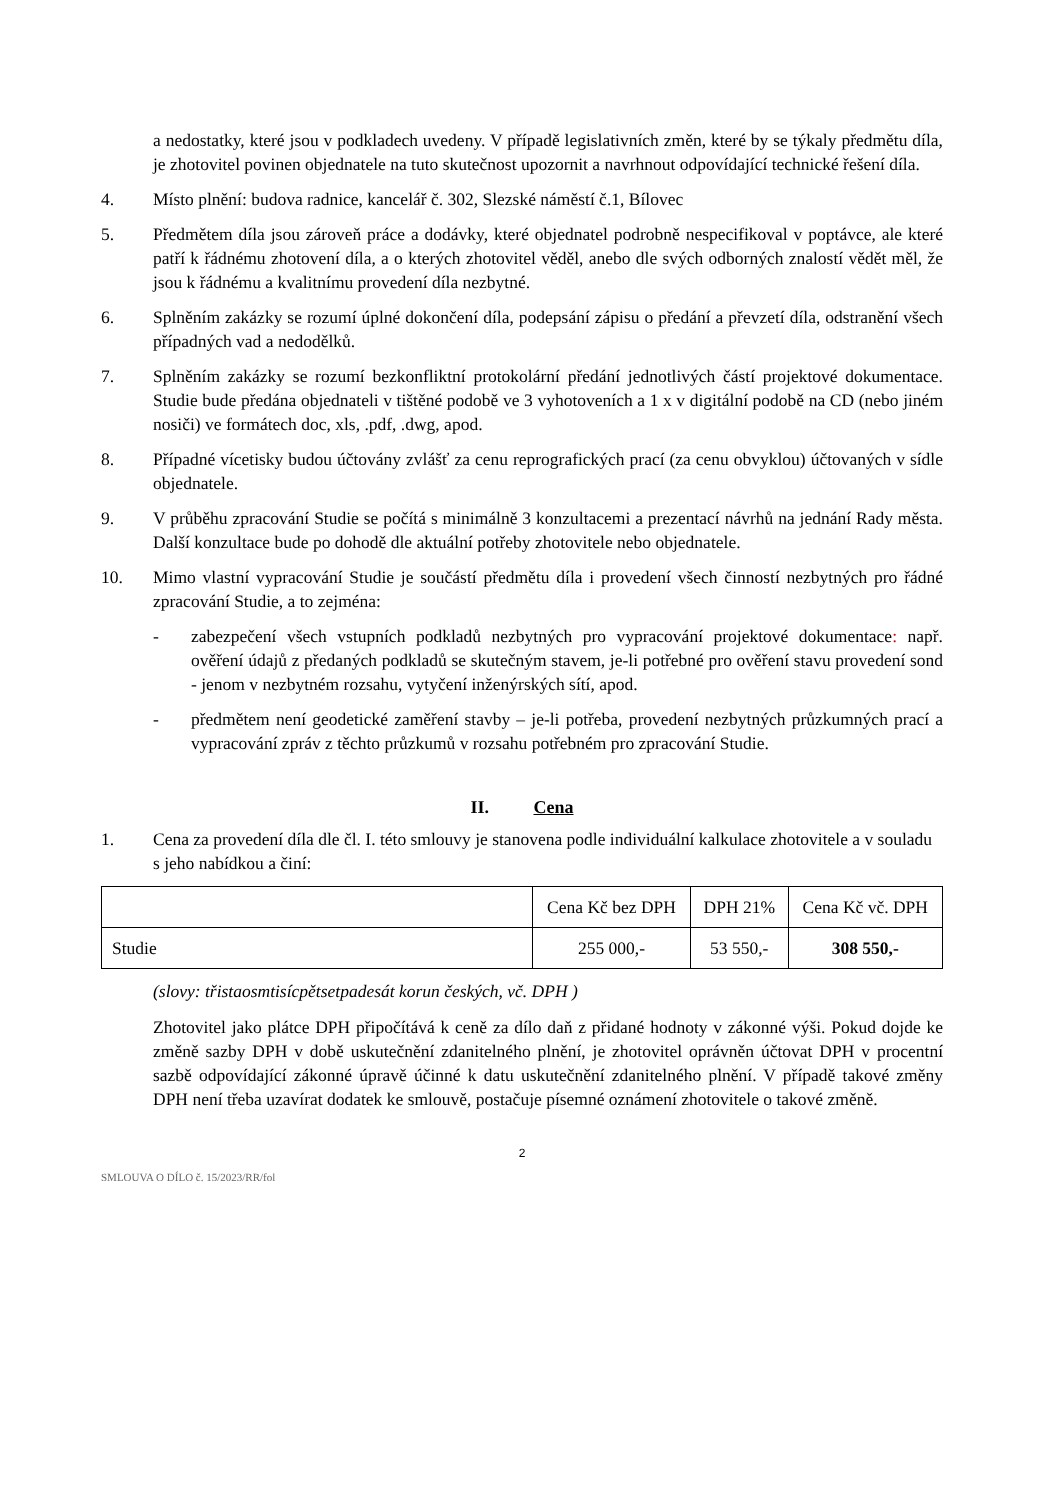a nedostatky, které jsou v podkladech uvedeny. V případě legislativních změn, které by se týkaly předmětu díla, je zhotovitel povinen objednatele na tuto skutečnost upozornit a navrhnout odpovídající technické řešení díla.
4. Místo plnění: budova radnice, kancelář č. 302, Slezské náměstí č.1, Bílovec
5. Předmětem díla jsou zároveň práce a dodávky, které objednatel podrobně nespecifikoval v poptávce, ale které patří k řádnému zhotovení díla, a o kterých zhotovitel věděl, anebo dle svých odborných znalostí vědět měl, že jsou k řádnému a kvalitnímu provedení díla nezbytné.
6. Splněním zakázky se rozumí úplné dokončení díla, podepsání zápisu o předání a převzetí díla, odstranění všech případných vad a nedodělků.
7. Splněním zakázky se rozumí bezkonfliktní protokolární předání jednotlivých částí projektové dokumentace. Studie bude předána objednateli v tištěné podobě ve 3 vyhotoveních a 1 x v digitální podobě na CD (nebo jiném nosiči) ve formátech doc, xls, .pdf, .dwg, apod.
8. Případné vícetisky budou účtovány zvlášť za cenu reprografických prací (za cenu obvyklou) účtovaných v sídle objednatele.
9. V průběhu zpracování Studie se počítá s minimálně 3 konzultacemi a prezentací návrhů na jednání Rady města. Další konzultace bude po dohodě dle aktuální potřeby zhotovitele nebo objednatele.
10. Mimo vlastní vypracování Studie je součástí předmětu díla i provedení všech činností nezbytných pro řádné zpracování Studie, a to zejména:
- zabezpečení všech vstupních podkladů nezbytných pro vypracování projektové dokumentace: např. ověření údajů z předaných podkladů se skutečným stavem, je-li potřebné pro ověření stavu provedení sond - jenom v nezbytném rozsahu, vytyčení inženýrských sítí, apod.
- předmětem není geodetické zaměření stavby – je-li potřeba, provedení nezbytných průzkumných prací a vypracování zpráv z těchto průzkumů v rozsahu potřebném pro zpracování Studie.
II. Cena
1. Cena za provedení díla dle čl. I. této smlouvy je stanovena podle individuální kalkulace zhotovitele a v souladu s jeho nabídkou a činí:
| | Cena Kč bez DPH | DPH 21% | Cena Kč vč. DPH |
| Studie | 255 000,- | 53 550,- | 308 550,- |
(slovy: třistaosmtisícpětsetpadesát korun českých, vč. DPH )
Zhotovitel jako plátce DPH připočítává k ceně za dílo daň z přidané hodnoty v zákonné výši. Pokud dojde ke změně sazby DPH v době uskutečnění zdanitelného plnění, je zhotovitel oprávněn účtovat DPH v procentní sazbě odpovídající zákonné úpravě účinné k datu uskutečnění zdanitelného plnění. V případě takové změny DPH není třeba uzavírat dodatek ke smlouvě, postačuje písemné oznámení zhotovitele o takové změně.
2
SMLOUVA O DÍLO č. 15/2023/RR/fol